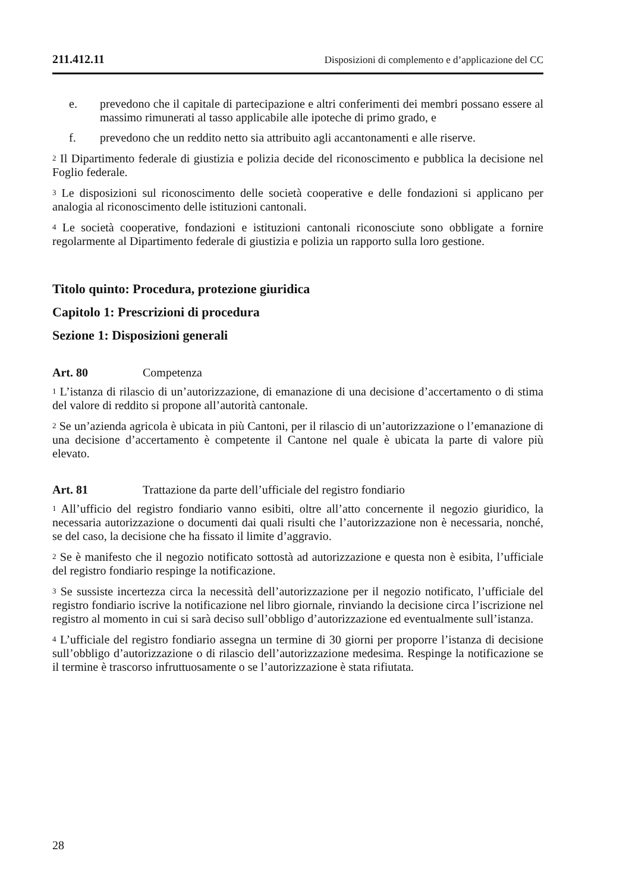211.412.11 Disposizioni di complemento e d’applicazione del CC
e. prevedono che il capitale di partecipazione e altri conferimenti dei membri possano essere al massimo rimunerati al tasso applicabile alle ipoteche di primo grado, e
f. prevedono che un reddito netto sia attribuito agli accantonamenti e alle riserve.
<sup>2</sup> Il Dipartimento federale di giustizia e polizia decide del riconoscimento e pubblica la decisione nel Foglio federale.
<sup>3</sup> Le disposizioni sul riconoscimento delle società cooperative e delle fondazioni si applicano per analogia al riconoscimento delle istituzioni cantonali.
<sup>4</sup> Le società cooperative, fondazioni e istituzioni cantonali riconosciute sono obbligate a fornire regolarmente al Dipartimento federale di giustizia e polizia un rapporto sulla loro gestione.
Titolo quinto: Procedura, protezione giuridica
Capitolo 1: Prescrizioni di procedura
Sezione 1: Disposizioni generali
Art. 80 Competenza
<sup>1</sup> L’istanza di rilascio di un’autorizzazione, di emanazione di una decisione d’accertamento o di stima del valore di reddito si propone all’autorità cantonale.
<sup>2</sup> Se un’azienda agricola è ubicata in più Cantoni, per il rilascio di un’autorizzazione o l’emanazione di una decisione d’accertamento è competente il Cantone nel quale è ubicata la parte di valore più elevato.
Art. 81 Trattazione da parte dell’ufficiale del registro fondiario
<sup>1</sup> All’ufficio del registro fondiario vanno esibiti, oltre all’atto concernente il negozio giuridico, la necessaria autorizzazione o documenti dai quali risulti che l’autorizzazione non è necessaria, nonché, se del caso, la decisione che ha fissato il limite d’aggravio.
<sup>2</sup> Se è manifesto che il negozio notificato sottostà ad autorizzazione e questa non è esibita, l’ufficiale del registro fondiario respinge la notificazione.
<sup>3</sup> Se sussiste incertezza circa la necessità dell’autorizzazione per il negozio notificato, l’ufficiale del registro fondiario iscrive la notificazione nel libro giornale, rinviando la decisione circa l’iscrizione nel registro al momento in cui si sarà deciso sull’obbligo d’autorizzazione ed eventualmente sull’istanza.
<sup>4</sup> L’ufficiale del registro fondiario assegna un termine di 30 giorni per proporre l’istanza di decisione sull’obbligo d’autorizzazione o di rilascio dell’autorizzazione medesima. Respinge la notificazione se il termine è trascorso infruttuosamente o se l’autorizzazione è stata rifiutata.
28